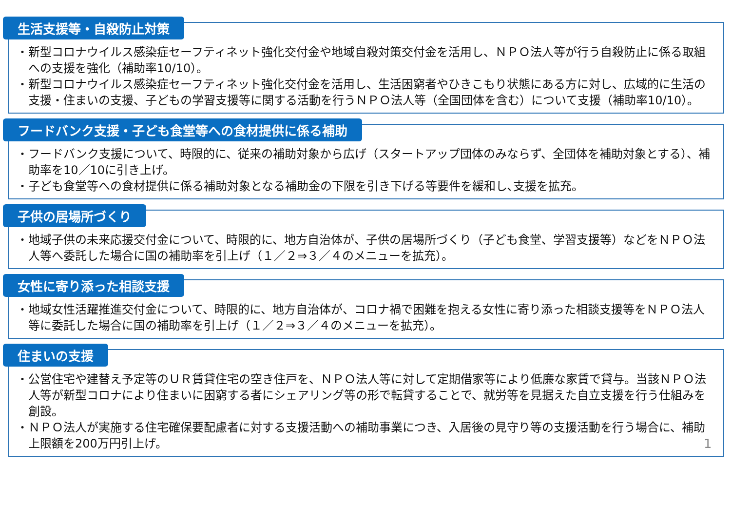生活支援等・自殺防止対策
・新型コロナウイルス感染症セーフティネット強化交付金や地域自殺対策交付金を活用し、ＮＰＯ法人等が行う自殺防止に係る取組への支援を強化（補助率10/10）。
・新型コロナウイルス感染症セーフティネット強化交付金を活用し、生活困窮者やひきこもり状態にある方に対し、広域的に生活の支援・住まいの支援、子どもの学習支援等に関する活動を行うＮＰＯ法人等（全国団体を含む）について支援（補助率10/10）。
フードバンク支援・子ども食堂等への食材提供に係る補助
・フードバンク支援について、時限的に、従来の補助対象から広げ（スタートアップ団体のみならず、全団体を補助対象とする）、補助率を10／10に引き上げ。
・子ども食堂等への食材提供に係る補助対象となる補助金の下限を引き下げる等要件を緩和し､支援を拡充。
子供の居場所づくり
・地域子供の未来応援交付金について、時限的に、地方自治体が、子供の居場所づくり（子ども食堂、学習支援等）などをＮＰＯ法人等へ委託した場合に国の補助率を引上げ（１／２⇒３／４のメニューを拡充）。
女性に寄り添った相談支援
・地域女性活躍推進交付金について、時限的に、地方自治体が、コロナ禍で困難を抱える女性に寄り添った相談支援等をＮＰＯ法人等に委託した場合に国の補助率を引上げ（１／２⇒３／４のメニューを拡充）。
住まいの支援
・公営住宅や建替え予定等のＵＲ賃貸住宅の空き住戸を、ＮＰＯ法人等に対して定期借家等により低廉な家賃で貸与。当該ＮＰＯ法人等が新型コロナにより住まいに困窮する者にシェアリング等の形で転貸することで、就労等を見据えた自立支援を行う仕組みを創設。
・ＮＰＯ法人が実施する住宅確保要配慮者に対する支援活動への補助事業につき、入居後の見守り等の支援活動を行う場合に、補助上限額を200万円引上げ。 1